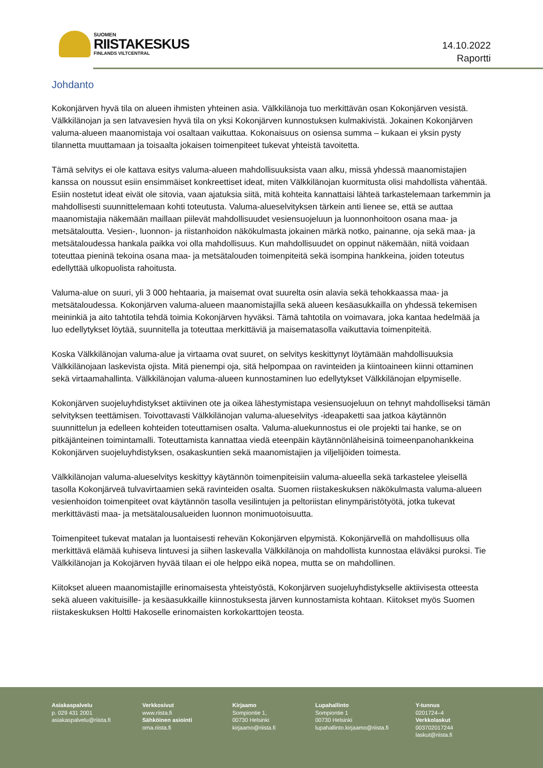SUOMEN
RIISTAKESKUS
FINLANDS VILTCENTRAL
14.10.2022
Raportti
Johdanto
Kokonjärven hyvä tila on alueen ihmisten yhteinen asia. Välkkilänoja tuo merkittävän osan Kokonjärven vesistä. Välkkilänojan ja sen latvavesien hyvä tila on yksi Kokonjärven kunnostuksen kulmakivistä. Jokainen Kokonjärven valuma-alueen maanomistaja voi osaltaan vaikuttaa. Kokonaisuus on osiensa summa – kukaan ei yksin pysty tilannetta muuttamaan ja toisaalta jokaisen toimenpiteet tukevat yhteistä tavoitetta.
Tämä selvitys ei ole kattava esitys valuma-alueen mahdollisuuksista vaan alku, missä yhdessä maanomistajien kanssa on noussut esiin ensimmäiset konkreettiset ideat, miten Välkkilänojan kuormitusta olisi mahdollista vähentää. Esiin nostetut ideat eivät ole sitovia, vaan ajatuksia siitä, mitä kohteita kannattaisi lähteä tarkastelemaan tarkemmin ja mahdollisesti suunnittelemaan kohti toteutusta. Valuma-alueselvityksen tärkein anti lienee se, että se auttaa maanomistajia näkemään maillaan piilevät mahdollisuudet vesiensuojeluun ja luonnonhoitoon osana maa- ja metsätaloutta. Vesien-, luonnon- ja riistanhoidon näkökulmasta jokainen märkä notko, painanne, oja sekä maa- ja metsätaloudessa hankala paikka voi olla mahdollisuus. Kun mahdollisuudet on oppinut näkemään, niitä voidaan toteuttaa pieninä tekoina osana maa- ja metsätalouden toimenpiteitä sekä isompina hankkeina, joiden toteutus edellyttää ulkopuolista rahoitusta.
Valuma-alue on suuri, yli 3 000 hehtaaria, ja maisemat ovat suurelta osin alavia sekä tehokkaassa maa- ja metsätaloudessa. Kokonjärven valuma-alueen maanomistajilla sekä alueen kesäasukkailla on yhdessä tekemisen meininkiä ja aito tahtotila tehdä toimia Kokonjärven hyväksi. Tämä tahtotila on voimavara, joka kantaa hedelmää ja luo edellytykset löytää, suunnitella ja toteuttaa merkittäviä ja maisematasolla vaikuttavia toimenpiteitä.
Koska Välkkilänojan valuma-alue ja virtaama ovat suuret, on selvitys keskittynyt löytämään mahdollisuuksia Välkkilänojaan laskevista ojista. Mitä pienempi oja, sitä helpompaa on ravinteiden ja kiintoaineen kiinni ottaminen sekä virtaamahallinta. Välkkilänojan valuma-alueen kunnostaminen luo edellytykset Välkkilänojan elpymiselle.
Kokonjärven suojeluyhdistykset aktiivinen ote ja oikea lähestymistapa vesiensuojeluun on tehnyt mahdolliseksi tämän selvityksen teettämisen. Toivottavasti Välkkilänojan valuma-alueselvitys -ideapaketti saa jatkoa käytännön suunnittelun ja edelleen kohteiden toteuttamisen osalta. Valuma-aluekunnostus ei ole projekti tai hanke, se on pitkäjänteinen toimintamalli. Toteuttamista kannattaa viedä eteenpäin käytännönläheisinä toimeenpanohankkeina Kokonjärven suojeluyhdistyksen, osakaskuntien sekä maanomistajien ja viljelijöiden toimesta.
Välkkilänojan valuma-alueselvitys keskittyy käytännön toimenpiteisiin valuma-alueella sekä tarkastelee yleisellä tasolla Kokonjärveä tulvavirtaamien sekä ravinteiden osalta. Suomen riistakeskuksen näkökulmasta valuma-alueen vesienhoidon toimenpiteet ovat käytännön tasolla vesilintujen ja peltoriistan elinympäristötyötä, jotka tukevat merkittävästi maa- ja metsätalousalueiden luonnon monimuotoisuutta.
Toimenpiteet tukevat matalan ja luontaisesti rehevän Kokonjärven elpymistä. Kokonjärvellä on mahdollisuus olla merkittävä elämää kuhiseva lintuvesi ja siihen laskevalla Välkkilänoja on mahdollista kunnostaa eläväksi puroksi. Tie Välkkilänojan ja Kokojärven hyvää tilaan ei ole helppo eikä nopea, mutta se on mahdollinen.
Kiitokset alueen maanomistajille erinomaisesta yhteistyöstä, Kokonjärven suojeluyhdistykselle aktiivisesta otteesta sekä alueen vakituisille- ja kesäasukkaille kiinnostuksesta järven kunnostamista kohtaan. Kiitokset myös Suomen riistakeskuksen Holtti Hakoselle erinomaisten korkokarttojen teosta.
Asiakaspalvelu
p. 029 431 2001
asiakaspalvelu@riista.fi
Verkkosivut
www.riista.fi
Sähköinen asiointi
oma.riista.fi
Kirjaamo
Sompiontie 1,
00730 Helsinki
kirjaamo@riista.fi
Lupahallinto
Sompiontie 1
00730 Helsinki
lupahallinto.kirjaamo@riista.fi
Y-tunnus
0201724–4
Verkkolaskut
003702017244
laskut@riista.fi